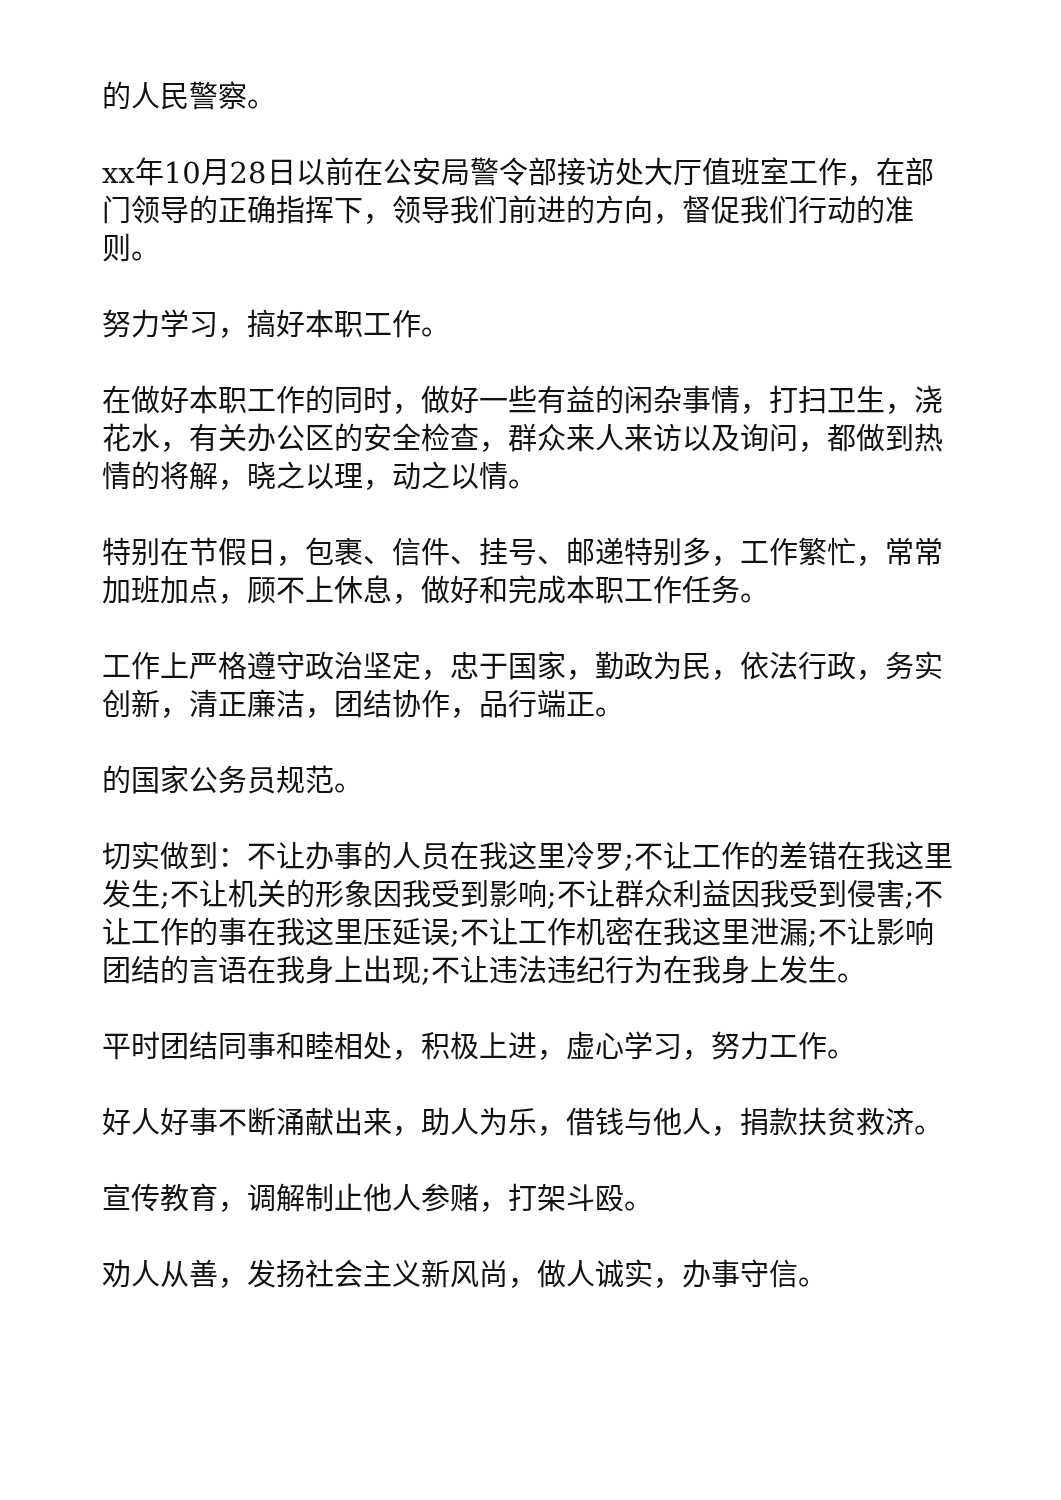的人民警察。
xx年10月28日以前在公安局警令部接访处大厅值班室工作，在部门领导的正确指挥下，领导我们前进的方向，督促我们行动的准则。
努力学习，搞好本职工作。
在做好本职工作的同时，做好一些有益的闲杂事情，打扫卫生，浇花水，有关办公区的安全检查，群众来人来访以及询问，都做到热情的将解，晓之以理，动之以情。
特别在节假日，包裹、信件、挂号、邮递特别多，工作繁忙，常常加班加点，顾不上休息，做好和完成本职工作任务。
工作上严格遵守政治坚定，忠于国家，勤政为民，依法行政，务实创新，清正廉洁，团结协作，品行端正。
的国家公务员规范。
切实做到：不让办事的人员在我这里冷罗;不让工作的差错在我这里发生;不让机关的形象因我受到影响;不让群众利益因我受到侵害;不让工作的事在我这里压延误;不让工作机密在我这里泄漏;不让影响团结的言语在我身上出现;不让违法违纪行为在我身上发生。
平时团结同事和睦相处，积极上进，虚心学习，努力工作。
好人好事不断涌献出来，助人为乐，借钱与他人，捐款扶贫救济。
宣传教育，调解制止他人参赌，打架斗殴。
劝人从善，发扬社会主义新风尚，做人诚实，办事守信。